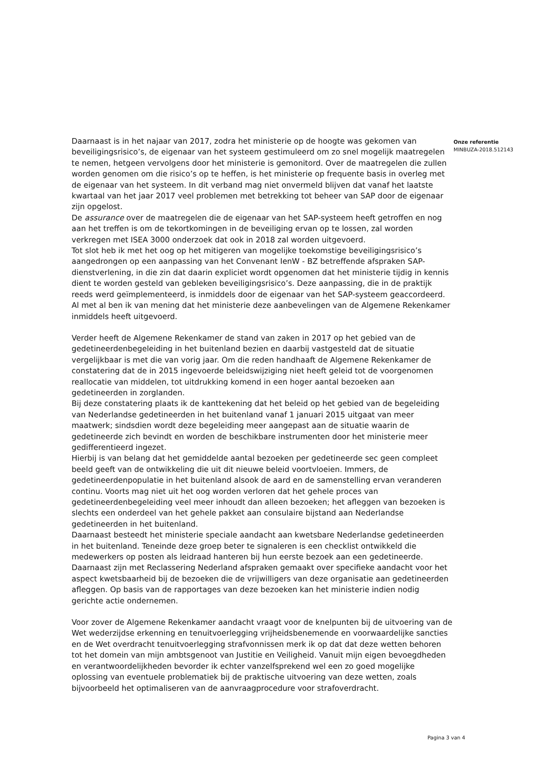Daarnaast is in het najaar van 2017, zodra het ministerie op de hoogte was gekomen van beveiligingsrisico’s, de eigenaar van het systeem gestimuleerd om zo snel mogelijk maatregelen te nemen, hetgeen vervolgens door het ministerie is gemonitord. Over de maatregelen die zullen worden genomen om die risico’s op te heffen, is het ministerie op frequente basis in overleg met de eigenaar van het systeem. In dit verband mag niet onvermeld blijven dat vanaf het laatste kwartaal van het jaar 2017 veel problemen met betrekking tot beheer van SAP door de eigenaar zijn opgelost.
De assurance over de maatregelen die de eigenaar van het SAP-systeem heeft getroffen en nog aan het treffen is om de tekortkomingen in de beveiliging ervan op te lossen, zal worden verkregen met ISEA 3000 onderzoek dat ook in 2018 zal worden uitgevoerd.
Tot slot heb ik met het oog op het mitigeren van mogelijke toekomstige beveiligingsrisico’s aangedrongen op een aanpassing van het Convenant IenW - BZ betreffende afspraken SAP-dienstverlening, in die zin dat daarin expliciet wordt opgenomen dat het ministerie tijdig in kennis dient te worden gesteld van gebleken beveiligingsrisico’s. Deze aanpassing, die in de praktijk reeds werd geïmplementeerd, is inmiddels door de eigenaar van het SAP-systeem geaccordeerd.
Al met al ben ik van mening dat het ministerie deze aanbevelingen van de Algemene Rekenkamer inmiddels heeft uitgevoerd.
Verder heeft de Algemene Rekenkamer de stand van zaken in 2017 op het gebied van de gedetineerdenbegeleiding in het buitenland bezien en daarbij vastgesteld dat de situatie vergelijkbaar is met die van vorig jaar. Om die reden handhaaft de Algemene Rekenkamer de constatering dat de in 2015 ingevoerde beleidswijziging niet heeft geleid tot de voorgenomen reallocatie van middelen, tot uitdrukking komend in een hoger aantal bezoeken aan gedetineerden in zorglanden.
Bij deze constatering plaats ik de kanttekening dat het beleid op het gebied van de begeleiding van Nederlandse gedetineerden in het buitenland vanaf 1 januari 2015 uitgaat van meer maatwerk; sindsdien wordt deze begeleiding meer aangepast aan de situatie waarin de gedetineerde zich bevindt en worden de beschikbare instrumenten door het ministerie meer gedifferentieerd ingezet.
Hierbij is van belang dat het gemiddelde aantal bezoeken per gedetineerde sec geen compleet beeld geeft van de ontwikkeling die uit dit nieuwe beleid voortvloeien. Immers, de gedetineerdenpopulatie in het buitenland alsook de aard en de samenstelling ervan veranderen continu. Voorts mag niet uit het oog worden verloren dat het gehele proces van gedetineerdenbegeleiding veel meer inhoudt dan alleen bezoeken; het afleggen van bezoeken is slechts een onderdeel van het gehele pakket aan consulaire bijstand aan Nederlandse gedetineerden in het buitenland.
Daarnaast besteedt het ministerie speciale aandacht aan kwetsbare Nederlandse gedetineerden in het buitenland. Teneinde deze groep beter te signaleren is een checklist ontwikkeld die medewerkers op posten als leidraad hanteren bij hun eerste bezoek aan een gedetineerde. Daarnaast zijn met Reclassering Nederland afspraken gemaakt over specifieke aandacht voor het aspect kwetsbaarheid bij de bezoeken die de vrijwilligers van deze organisatie aan gedetineerden afleggen. Op basis van de rapportages van deze bezoeken kan het ministerie indien nodig gerichte actie ondernemen.
Voor zover de Algemene Rekenkamer aandacht vraagt voor de knelpunten bij de uitvoering van de Wet wederzijdse erkenning en tenuitvoerlegging vrijheidsbenemende en voorwaardelijke sancties en de Wet overdracht tenuitvoerlegging strafvonnissen merk ik op dat dat deze wetten behoren tot het domein van mijn ambtsgenoot van Justitie en Veiligheid. Vanuit mijn eigen bevoegdheden en verantwoordelijkheden bevorder ik echter vanzelfsprekend wel een zo goed mogelijke oplossing van eventuele problematiek bij de praktische uitvoering van deze wetten, zoals bijvoorbeeld het optimaliseren van de aanvraagprocedure voor strafoverdracht.
Onze referentie
MINBUZA-2018.512143
Pagina 3 van 4